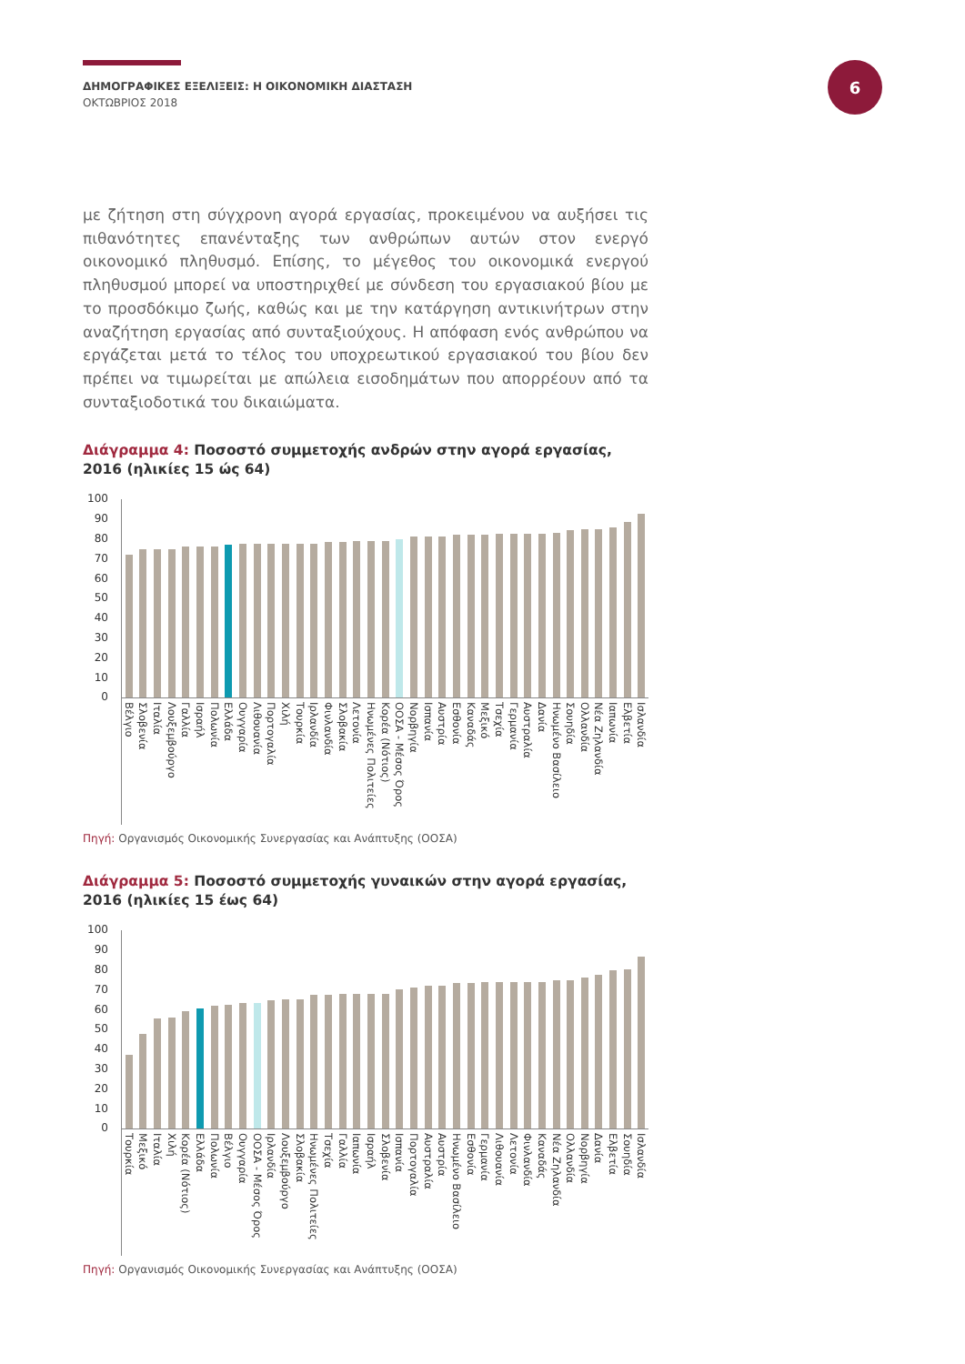ΔΗΜΟΓΡΑΦΙΚΕΣ ΕΞΕΛΙΞΕΙΣ: Η ΟΙΚΟΝΟΜΙΚΗ ΔΙΑΣΤΑΣΗ
ΟΚΤΩΒΡΙΟΣ 2018
6
με ζήτηση στη σύγχρονη αγορά εργασίας, προκειμένου να αυξήσει τις πιθανότητες επανένταξης των ανθρώπων αυτών στον ενεργό οικονομικό πληθυσμό. Επίσης, το μέγεθος του οικονομικά ενεργού πληθυσμού μπορεί να υποστηριχθεί με σύνδεση του εργασιακού βίου με το προσδόκιμο ζωής, καθώς και με την κατάργηση αντικινήτρων στην αναζήτηση εργασίας από συνταξιούχους. Η απόφαση ενός ανθρώπου να εργάζεται μετά το τέλος του υποχρεωτικού εργασιακού του βίου δεν πρέπει να τιμωρείται με απώλεια εισοδημάτων που απορρέουν από τα συνταξιοδοτικά του δικαιώματα.
Διάγραμμα 4: Ποσοστό συμμετοχής ανδρών στην αγορά εργασίας, 2016 (ηλικίες 15 ώς 64)
100
90
80
70
60
50
40
30
20
10
0
Βέλγιο
Σλοβενία
Ιταλία
Λουξεμβούργο
Γαλλία
Ισραήλ
Πολωνία
Ελλάδα
Ουγγαρία
Λιθουανία
Πορτογαλία
Χιλή
Τουρκία
Ιρλανδία
Φινλανδία
Σλοβακία
Λετονία
Ηνωμένες Πολιτείες
Κορέα (Νότιος)
ΟΟΣΑ - Μέσος Όρος
Νορβηγία
Ισπανία
Αυστρία
Εσθονία
Καναδάς
Μεξικό
Τσεχία
Γερμανία
Αυστραλία
Δανία
Ηνωμένο Βασίλειο
Σουηδία
Ολλανδία
Νέα Ζηλανδία
Ιαπωνία
Ελβετία
Ισλανδία
Πηγή: Οργανισμός Οικονομικής Συνεργασίας και Ανάπτυξης (ΟΟΣΑ)
Διάγραμμα 5: Ποσοστό συμμετοχής γυναικών στην αγορά εργασίας, 2016 (ηλικίες 15 έως 64)
100
90
80
70
60
50
40
30
20
10
0
Τουρκία
Μεξικό
Ιταλία
Χιλή
Κορέα (Νότιος)
Ελλάδα
Πολωνία
Βέλγιο
Ουγγαρία
ΟΟΣΑ - Μέσος Όρος
Ιρλανδία
Λουξεμβούργο
Σλοβακία
Ηνωμένες Πολιτείες
Τσεχία
Γαλλία
Ιαπωνία
Ισραήλ
Σλοβενία
Ισπανία
Πορτογαλία
Αυστραλία
Αυστρία
Ηνωμένο Βασίλειο
Εσθονία
Γερμανία
Λιθουανία
Λετονία
Φινλανδία
Καναδάς
Νέα Ζηλανδία
Ολλανδία
Νορβηγία
Δανία
Ελβετία
Σουηδία
Ισλανδία
Πηγή: Οργανισμός Οικονομικής Συνεργασίας και Ανάπτυξης (ΟΟΣΑ)